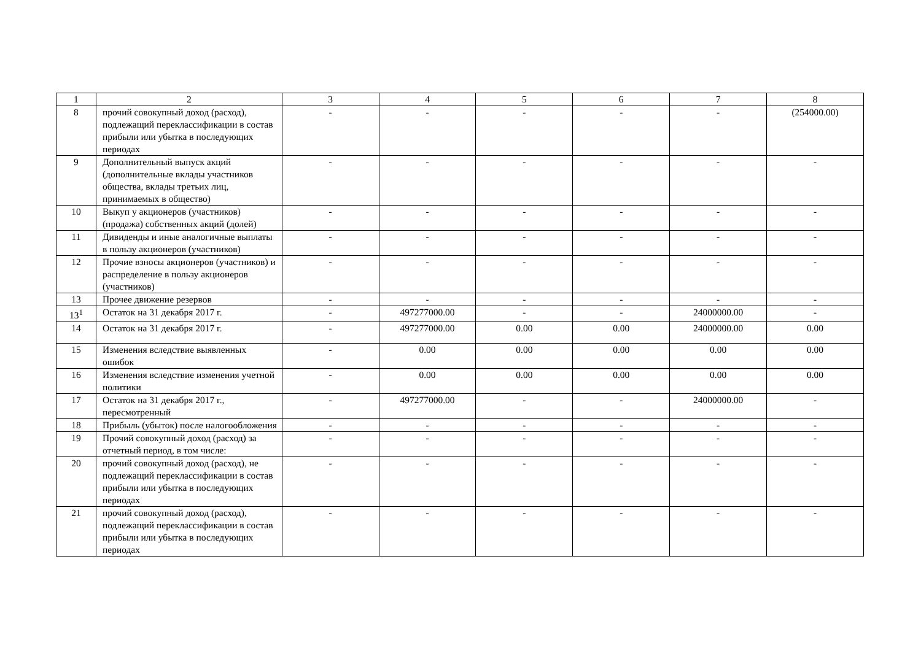| 1 | 2 | 3 | 4 | 5 | 6 | 7 | 8 |
| 8 | прочий совокупный доход (расход), подлежащий переклассификации в состав прибыли или убытка в последующих периодах | - | - | - | - | - | (254000.00) |
| 9 | Дополнительный выпуск акций (дополнительные вклады участников общества, вклады третьих лиц, принимаемых в общество) | - | - | - | - | - | - |
| 10 | Выкуп у акционеров (участников) (продажа) собственных акций (долей) | - | - | - | - | - | - |
| 11 | Дивиденды и иные аналогичные выплаты в пользу акционеров (участников) | - | - | - | - | - | - |
| 12 | Прочие взносы акционеров (участников) и распределение в пользу акционеров (участников) | - | - | - | - | - | - |
| 13 | Прочее движение резервов | - | - | - | - | - | - |
| 13<sup>1</sup> | Остаток на 31 декабря 2017 г. | - | 497277000.00 | - | - | 24000000.00 | - |
| 14 | Остаток на 31 декабря 2017 г. | - | 497277000.00 | 0.00 | 0.00 | 24000000.00 | 0.00 |
| 15 | Изменения вследствие выявленных ошибок | - | 0.00 | 0.00 | 0.00 | 0.00 | 0.00 |
| 16 | Изменения вследствие изменения учетной политики | - | 0.00 | 0.00 | 0.00 | 0.00 | 0.00 |
| 17 | Остаток на 31 декабря 2017 г., пересмотренный | - | 497277000.00 | - | - | 24000000.00 | - |
| 18 | Прибыль (убыток) после налогообложения | - | - | - | - | - | - |
| 19 | Прочий совокупный доход (расход) за отчетный период, в том числе: | - | - | - | - | - | - |
| 20 | прочий совокупный доход (расход), не подлежащий переклассификации в состав прибыли или убытка в последующих периодах | - | - | - | - | - | - |
| 21 | прочий совокупный доход (расход), подлежащий переклассификации в состав прибыли или убытка в последующих периодах | - | - | - | - | - | - |